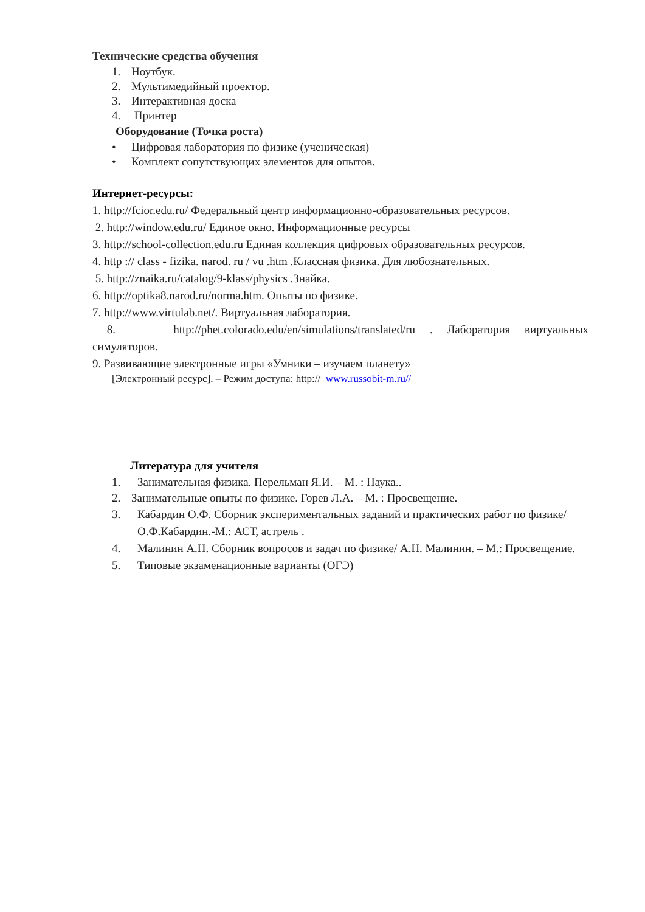Технические средства обучения
1. Ноутбук.
2. Мультимедийный проектор.
3. Интерактивная доска
4. Принтер
Оборудование (Точка роста)
• Цифровая лаборатория по физике (ученическая)
• Комплект сопутствующих элементов для опытов.
Интернет-ресурсы:
1. http://fcior.edu.ru/ Федеральный центр информационно-образовательных ресурсов.
2. http://window.edu.ru/ Единое окно. Информационные ресурсы
3. http://school-collection.edu.ru Единая коллекция цифровых образовательных ресурсов.
4. http :// class - fizika. narod. ru / vu .htm .Классная физика. Для любознательных.
5. http://znaika.ru/catalog/9-klass/physics .Знайка.
6. http://optika8.narod.ru/norma.htm. Опыты по физике.
7. http://www.virtulab.net/. Виртуальная лаборатория.
8. http://phet.colorado.edu/en/simulations/translated/ru . Лаборатория виртуальных
симуляторов.
9. Развивающие электронные игры «Умники – изучаем планету»
[Электронный ресурс]. – Режим доступа: http:// www.russobit-m.ru//
Литература для учителя
1. Занимательная физика. Перельман Я.И. – М. : Наука..
2. Занимательные опыты по физике. Горев Л.А. – М. : Просвещение.
3. Кабардин О.Ф. Сборник экспериментальных заданий и практических работ по физике/ О.Ф.Кабардин.-М.: АСТ, астрель .
4. Малинин А.Н. Сборник вопросов и задач по физике/ А.Н. Малинин. – М.: Просвещение.
5. Типовые экзаменационные варианты (ОГЭ)